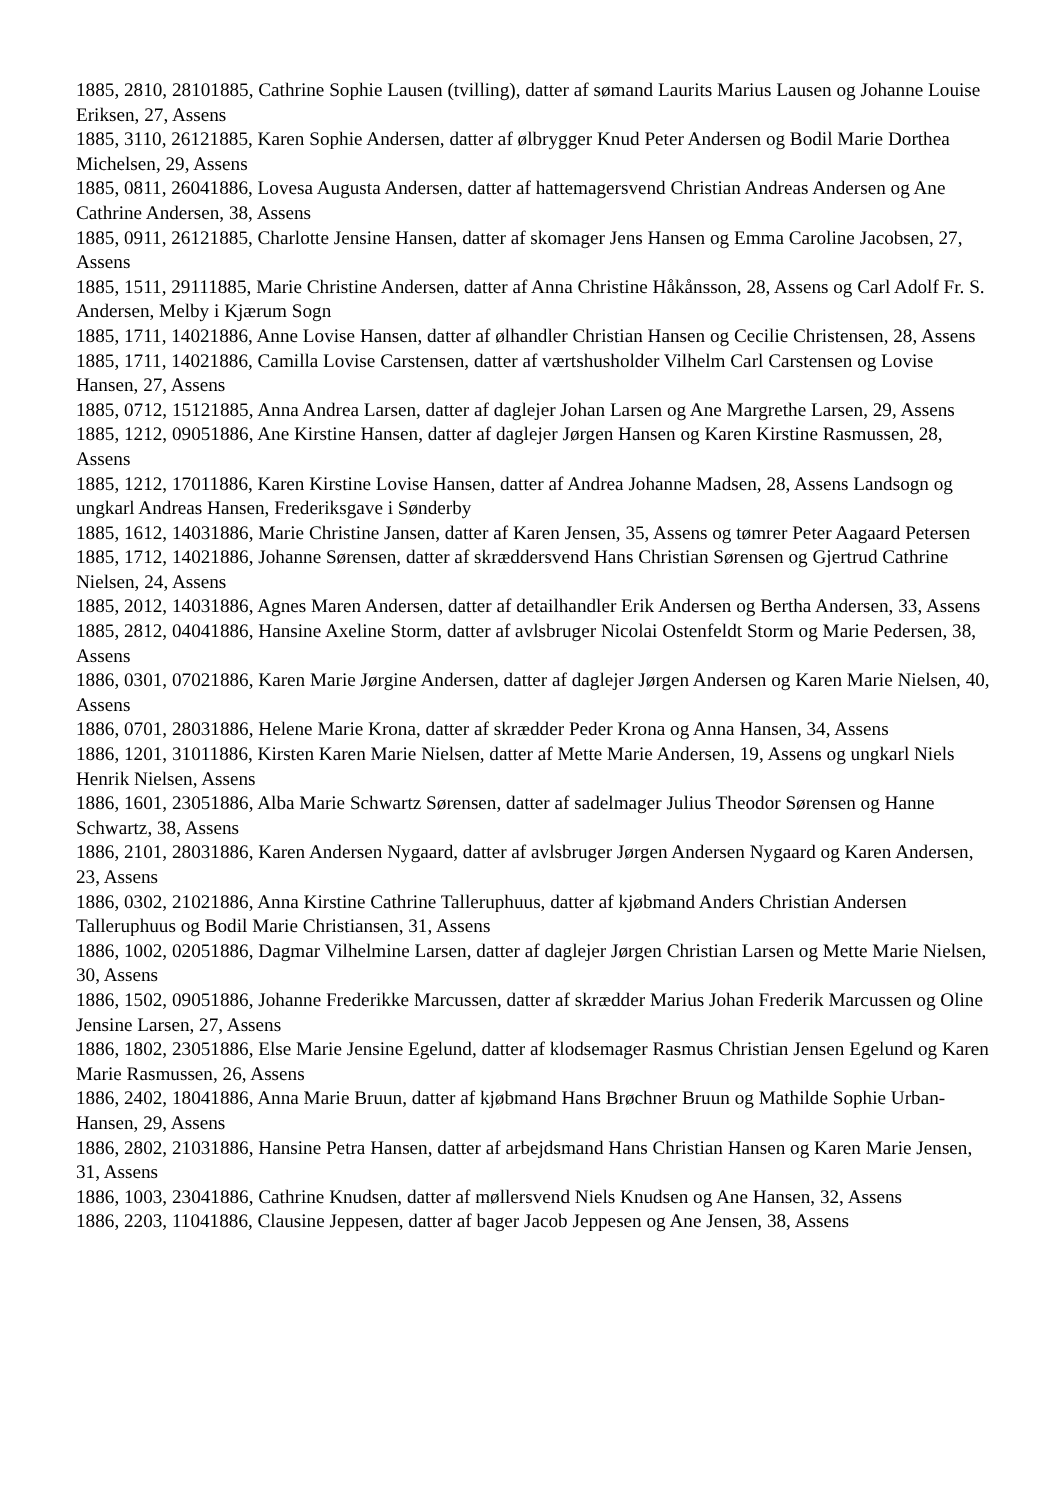1885, 2810, 28101885, Cathrine Sophie Lausen (tvilling), datter af sømand Laurits Marius Lausen og Johanne Louise Eriksen, 27, Assens
1885, 3110, 26121885, Karen Sophie Andersen, datter af ølbrygger Knud Peter Andersen og Bodil Marie Dorthea Michelsen, 29, Assens
1885, 0811, 26041886, Lovesa Augusta Andersen, datter af hattemagersvend Christian Andreas Andersen og Ane Cathrine Andersen, 38, Assens
1885, 0911, 26121885, Charlotte Jensine Hansen, datter af skomager Jens Hansen og Emma Caroline Jacobsen, 27, Assens
1885, 1511, 29111885, Marie Christine Andersen, datter af Anna Christine Håkånsson, 28, Assens og Carl Adolf Fr. S. Andersen, Melby i Kjærum Sogn
1885, 1711, 14021886, Anne Lovise Hansen, datter af ølhandler Christian Hansen og Cecilie Christensen, 28, Assens
1885, 1711, 14021886, Camilla Lovise Carstensen, datter af værtshusholder Vilhelm Carl Carstensen og Lovise Hansen, 27, Assens
1885, 0712, 15121885, Anna Andrea Larsen, datter af daglejer Johan Larsen og Ane Margrethe Larsen, 29, Assens
1885, 1212, 09051886, Ane Kirstine Hansen, datter af daglejer Jørgen Hansen og Karen Kirstine Rasmussen, 28, Assens
1885, 1212, 17011886, Karen Kirstine Lovise Hansen, datter af Andrea Johanne Madsen, 28, Assens Landsogn og ungkarl Andreas Hansen, Frederiksgave i Sønderby
1885, 1612, 14031886, Marie Christine Jansen, datter af Karen Jensen, 35, Assens og tømrer Peter Aagaard Petersen
1885, 1712, 14021886, Johanne Sørensen, datter af skræddersvend Hans Christian Sørensen og Gjertrud Cathrine Nielsen, 24, Assens
1885, 2012, 14031886, Agnes Maren Andersen, datter af detailhandler Erik Andersen og Bertha Andersen, 33, Assens
1885, 2812, 04041886, Hansine Axeline Storm, datter af avlsbruger Nicolai Ostenfeldt Storm og Marie Pedersen, 38, Assens
1886, 0301, 07021886, Karen Marie Jørgine Andersen, datter af daglejer Jørgen Andersen og Karen Marie Nielsen, 40, Assens
1886, 0701, 28031886, Helene Marie Krona, datter af skrædder Peder Krona og Anna Hansen, 34, Assens
1886, 1201, 31011886, Kirsten Karen Marie Nielsen, datter af Mette Marie Andersen, 19, Assens og ungkarl Niels Henrik Nielsen, Assens
1886, 1601, 23051886, Alba Marie Schwartz Sørensen, datter af sadelmager Julius Theodor Sørensen og Hanne Schwartz, 38, Assens
1886, 2101, 28031886, Karen Andersen Nygaard, datter af avlsbruger Jørgen Andersen Nygaard og Karen Andersen, 23, Assens
1886, 0302, 21021886, Anna Kirstine Cathrine Talleruphuus, datter af kjøbmand Anders Christian Andersen Talleruphuus og Bodil Marie Christiansen, 31, Assens
1886, 1002, 02051886, Dagmar Vilhelmine Larsen, datter af daglejer Jørgen Christian Larsen og Mette Marie Nielsen, 30, Assens
1886, 1502, 09051886, Johanne Frederikke Marcussen, datter af skrædder Marius Johan Frederik Marcussen og Oline Jensine Larsen, 27, Assens
1886, 1802, 23051886, Else Marie Jensine Egelund, datter af klodsemager Rasmus Christian Jensen Egelund og Karen Marie Rasmussen, 26, Assens
1886, 2402, 18041886, Anna Marie Bruun, datter af kjøbmand Hans Brøchner Bruun og Mathilde Sophie Urban-Hansen, 29, Assens
1886, 2802, 21031886, Hansine Petra Hansen, datter af arbejdsmand Hans Christian Hansen og Karen Marie Jensen, 31, Assens
1886, 1003, 23041886, Cathrine Knudsen, datter af møllersvend Niels Knudsen og Ane Hansen, 32, Assens
1886, 2203, 11041886, Clausine Jeppesen, datter af bager Jacob Jeppesen og Ane Jensen, 38, Assens